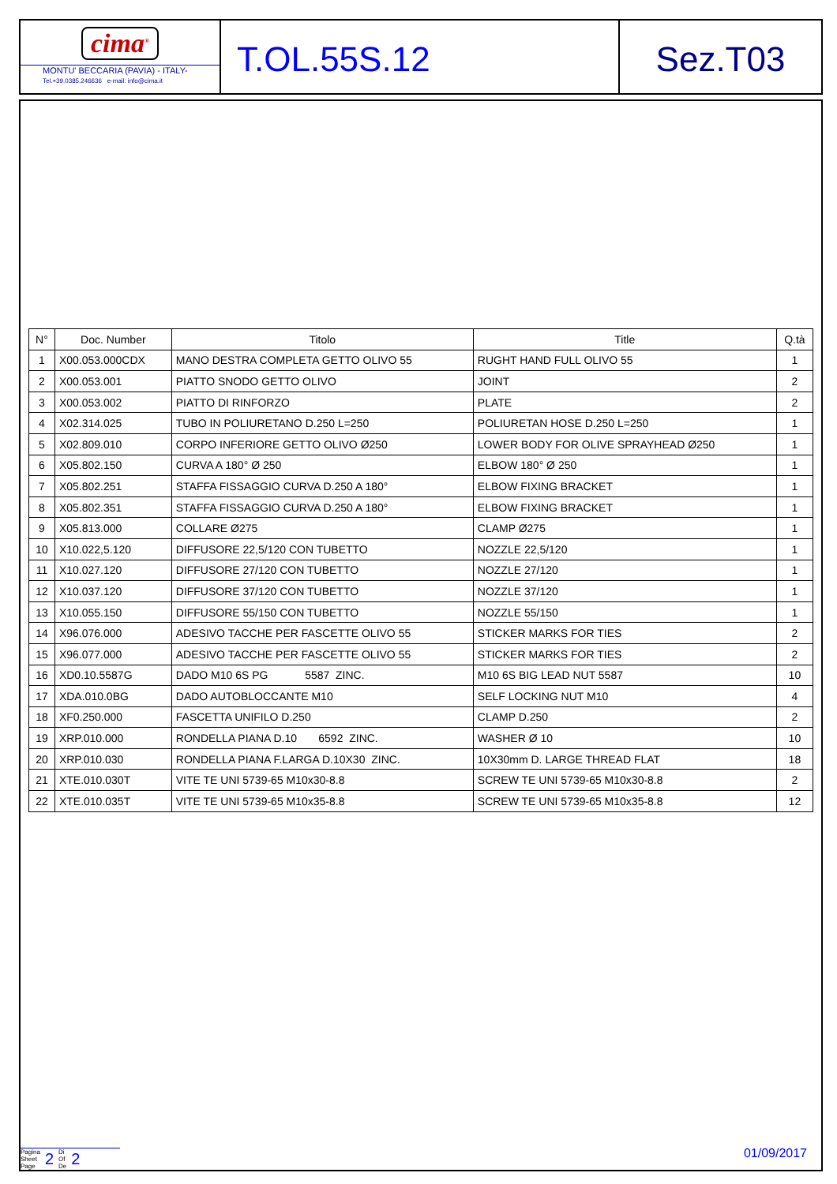cima<sup>®</sup>
MONTU' BECCARIA (PAVIA) - ITALY-
Tel.+39.0385.246636 e-mail: info@cima.it
T.OL.55S.12 Sez.T03
| N° | Doc. Number | Titolo | Title | Q.tà |
| --- | --- | --- | --- | --- |
| 1 | X00.053.000CDX | MANO DESTRA COMPLETA GETTO OLIVO 55 | RUGHT HAND FULL OLIVO 55 | 1 |
| 2 | X00.053.001 | PIATTO SNODO GETTO OLIVO | JOINT | 2 |
| 3 | X00.053.002 | PIATTO DI RINFORZO | PLATE | 2 |
| 4 | X02.314.025 | TUBO IN POLIURETANO D.250 L=250 | POLIURETAN HOSE D.250 L=250 | 1 |
| 5 | X02.809.010 | CORPO INFERIORE GETTO OLIVO Ø250 | LOWER BODY FOR OLIVE SPRAYHEAD Ø250 | 1 |
| 6 | X05.802.150 | CURVA A 180° Ø 250 | ELBOW 180° Ø 250 | 1 |
| 7 | X05.802.251 | STAFFA FISSAGGIO CURVA D.250 A 180° | ELBOW FIXING BRACKET | 1 |
| 8 | X05.802.351 | STAFFA FISSAGGIO CURVA D.250 A 180° | ELBOW FIXING BRACKET | 1 |
| 9 | X05.813.000 | COLLARE Ø275 | CLAMP Ø275 | 1 |
| 10 | X10.022,5.120 | DIFFUSORE 22,5/120 CON TUBETTO | NOZZLE 22,5/120 | 1 |
| 11 | X10.027.120 | DIFFUSORE 27/120 CON TUBETTO | NOZZLE 27/120 | 1 |
| 12 | X10.037.120 | DIFFUSORE 37/120 CON TUBETTO | NOZZLE 37/120 | 1 |
| 13 | X10.055.150 | DIFFUSORE 55/150 CON TUBETTO | NOZZLE 55/150 | 1 |
| 14 | X96.076.000 | ADESIVO TACCHE PER FASCETTE OLIVO 55 | STICKER MARKS FOR TIES | 2 |
| 15 | X96.077.000 | ADESIVO TACCHE PER FASCETTE OLIVO 55 | STICKER MARKS FOR TIES | 2 |
| 16 | XD0.10.5587G | DADO M10 6S PG 5587 ZINC. | M10 6S BIG LEAD NUT 5587 | 10 |
| 17 | XDA.010.0BG | DADO AUTOBLOCCANTE M10 | SELF LOCKING NUT M10 | 4 |
| 18 | XF0.250.000 | FASCETTA UNIFILO D.250 | CLAMP D.250 | 2 |
| 19 | XRP.010.000 | RONDELLA PIANA D.10 6592 ZINC. | WASHER Ø 10 | 10 |
| 20 | XRP.010.030 | RONDELLA PIANA F.LARGA D.10X30 ZINC. | 10X30mm D. LARGE THREAD FLAT | 18 |
| 21 | XTE.010.030T | VITE TE UNI 5739-65 M10x30-8.8 | SCREW TE UNI 5739-65 M10x30-8.8 | 2 |
| 22 | XTE.010.035T | VITE TE UNI 5739-65 M10x35-8.8 | SCREW TE UNI 5739-65 M10x35-8.8 | 12 |
Pagina
Sheet
Page 2 Di
Of
De 2
01/09/2017